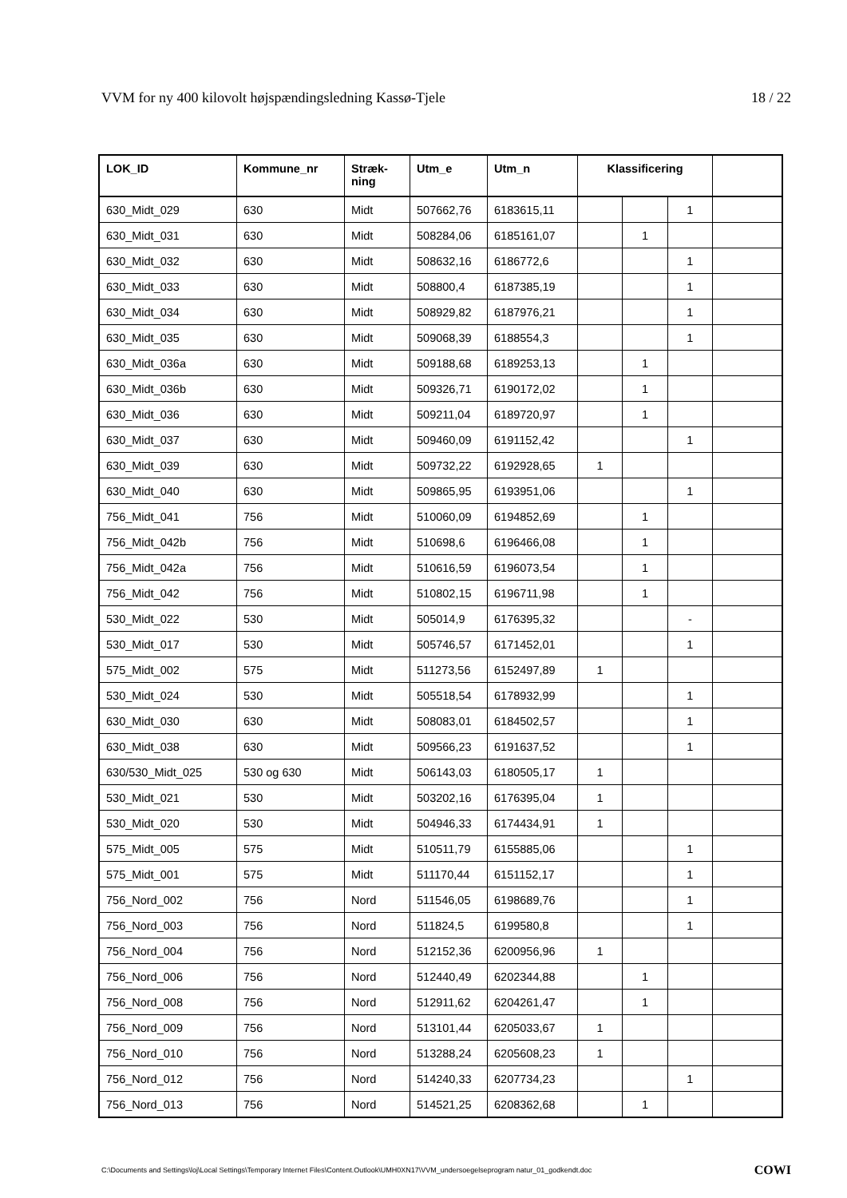VVM for ny 400 kilovolt højspændingsledning Kassø-Tjele 18 / 22
| LOK_ID | Kommune_nr | Stræk- ning | Utm_e | Utm_n | Klassificering | | | |
| --- | --- | --- | --- | --- | --- | --- | --- | --- |
| 630_Midt_029 | 630 | Midt | 507662,76 | 6183615,11 | | | 1 | |
| 630_Midt_031 | 630 | Midt | 508284,06 | 6185161,07 | | 1 | | |
| 630_Midt_032 | 630 | Midt | 508632,16 | 6186772,6 | | | 1 | |
| 630_Midt_033 | 630 | Midt | 508800,4 | 6187385,19 | | | 1 | |
| 630_Midt_034 | 630 | Midt | 508929,82 | 6187976,21 | | | 1 | |
| 630_Midt_035 | 630 | Midt | 509068,39 | 6188554,3 | | | 1 | |
| 630_Midt_036a | 630 | Midt | 509188,68 | 6189253,13 | | 1 | | |
| 630_Midt_036b | 630 | Midt | 509326,71 | 6190172,02 | | 1 | | |
| 630_Midt_036 | 630 | Midt | 509211,04 | 6189720,97 | | 1 | | |
| 630_Midt_037 | 630 | Midt | 509460,09 | 6191152,42 | | | 1 | |
| 630_Midt_039 | 630 | Midt | 509732,22 | 6192928,65 | 1 | | | |
| 630_Midt_040 | 630 | Midt | 509865,95 | 6193951,06 | | | 1 | |
| 756_Midt_041 | 756 | Midt | 510060,09 | 6194852,69 | | 1 | | |
| 756_Midt_042b | 756 | Midt | 510698,6 | 6196466,08 | | 1 | | |
| 756_Midt_042a | 756 | Midt | 510616,59 | 6196073,54 | | 1 | | |
| 756_Midt_042 | 756 | Midt | 510802,15 | 6196711,98 | | 1 | | |
| 530_Midt_022 | 530 | Midt | 505014,9 | 6176395,32 | | | - | |
| 530_Midt_017 | 530 | Midt | 505746,57 | 6171452,01 | | | 1 | |
| 575_Midt_002 | 575 | Midt | 511273,56 | 6152497,89 | 1 | | | |
| 530_Midt_024 | 530 | Midt | 505518,54 | 6178932,99 | | | 1 | |
| 630_Midt_030 | 630 | Midt | 508083,01 | 6184502,57 | | | 1 | |
| 630_Midt_038 | 630 | Midt | 509566,23 | 6191637,52 | | | 1 | |
| 630/530_Midt_025 | 530 og 630 | Midt | 506143,03 | 6180505,17 | 1 | | | |
| 530_Midt_021 | 530 | Midt | 503202,16 | 6176395,04 | 1 | | | |
| 530_Midt_020 | 530 | Midt | 504946,33 | 6174434,91 | 1 | | | |
| 575_Midt_005 | 575 | Midt | 510511,79 | 6155885,06 | | | 1 | |
| 575_Midt_001 | 575 | Midt | 511170,44 | 6151152,17 | | | 1 | |
| 756_Nord_002 | 756 | Nord | 511546,05 | 6198689,76 | | | 1 | |
| 756_Nord_003 | 756 | Nord | 511824,5 | 6199580,8 | | | 1 | |
| 756_Nord_004 | 756 | Nord | 512152,36 | 6200956,96 | 1 | | | |
| 756_Nord_006 | 756 | Nord | 512440,49 | 6202344,88 | | 1 | | |
| 756_Nord_008 | 756 | Nord | 512911,62 | 6204261,47 | | 1 | | |
| 756_Nord_009 | 756 | Nord | 513101,44 | 6205033,67 | 1 | | | |
| 756_Nord_010 | 756 | Nord | 513288,24 | 6205608,23 | 1 | | | |
| 756_Nord_012 | 756 | Nord | 514240,33 | 6207734,23 | | | 1 | |
| 756_Nord_013 | 756 | Nord | 514521,25 | 6208362,68 | | 1 | | |
C:\Documents and Settings\loj\Local Settings\Temporary Internet Files\Content.Outlook\UMH0XN17\VVM_undersoegelseprogram natur_01_godkendt.doc COWI